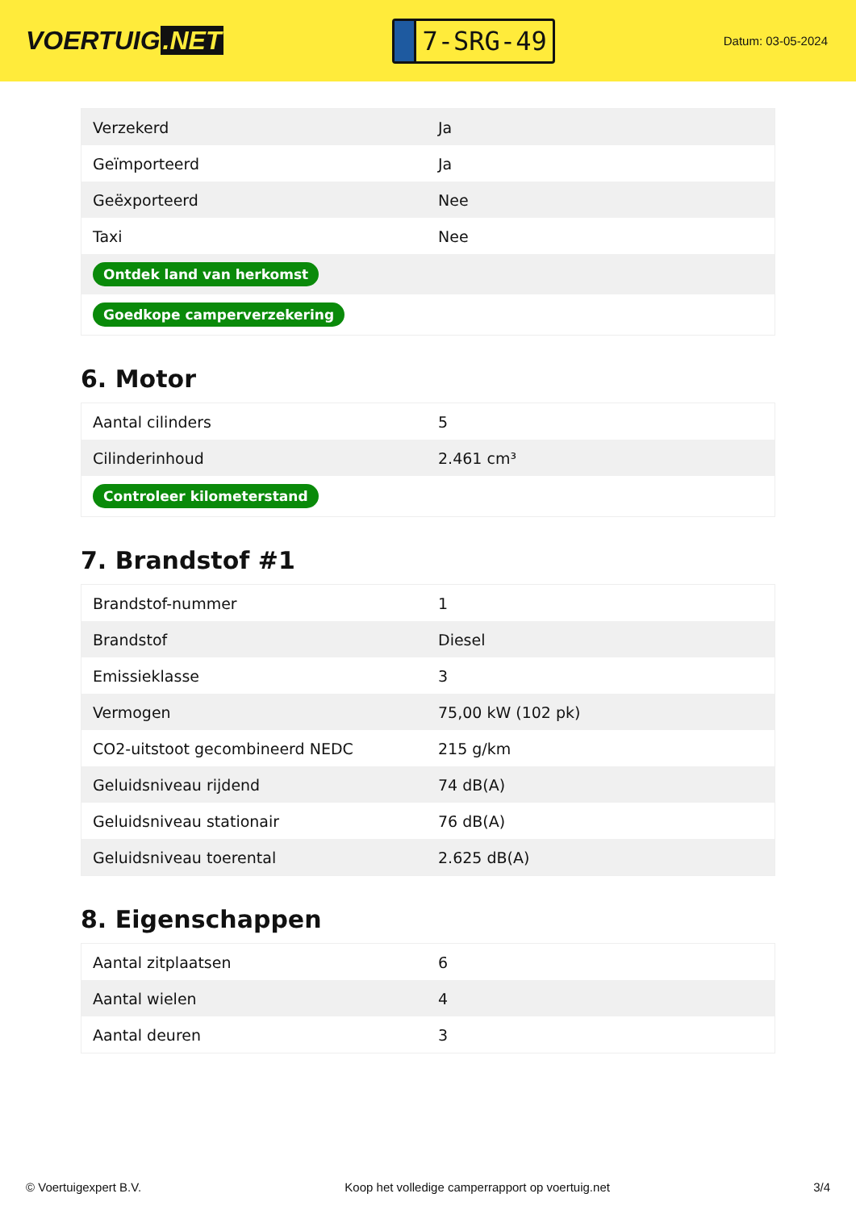VOERTUIG.NET
7-SRG-49
Datum: 03-05-2024
| Verzekerd | Ja |
| Geïmporteerd | Ja |
| Geëxporteerd | Nee |
| Taxi | Nee |
| Ontdek land van herkomst | |
| Goedkope camperverzekering | |
6. Motor
| Aantal cilinders | 5 |
| Cilinderinhoud | 2.461 cm³ |
| Controleer kilometerstand | |
7. Brandstof #1
| Brandstof-nummer | 1 |
| Brandstof | Diesel |
| Emissieklasse | 3 |
| Vermogen | 75,00 kW (102 pk) |
| CO2-uitstoot gecombineerd NEDC | 215 g/km |
| Geluidsniveau rijdend | 74 dB(A) |
| Geluidsniveau stationair | 76 dB(A) |
| Geluidsniveau toerental | 2.625 dB(A) |
8. Eigenschappen
| Aantal zitplaatsen | 6 |
| Aantal wielen | 4 |
| Aantal deuren | 3 |
© Voertuigexpert B.V. Koop het volledige camperrapport op voertuig.net 3/4